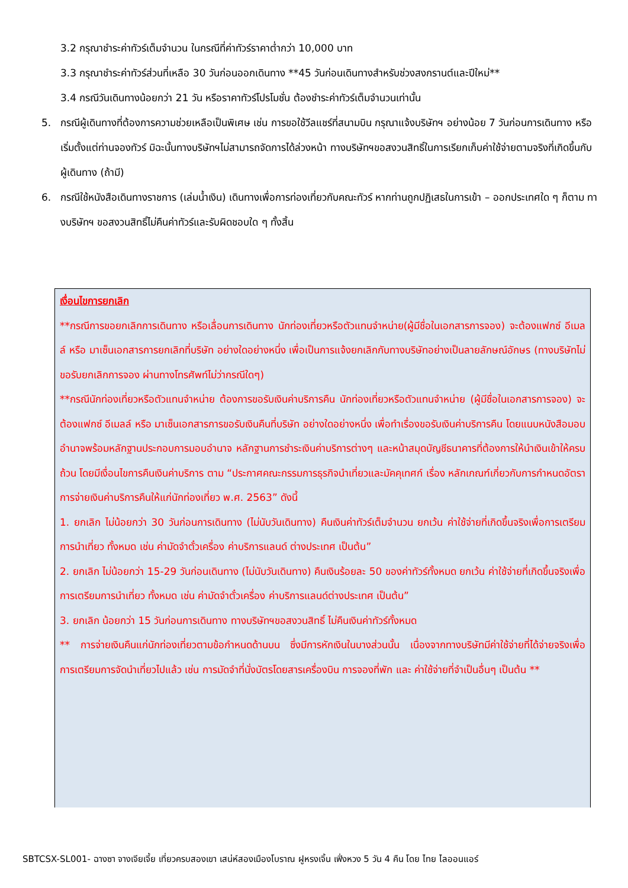3.2 กรุณาชำระค่าทัวร์เต็มจำนวน ในกรณีที่ค่าทัวร์ราคาต่ำกว่า 10,000 บาท
3.3 กรุณาชำระค่าทัวร์ส่วนที่เหลือ 30 วันก่อนออกเดินทาง **45 วันก่อนเดินทางสำหรับช่วงสงกรานต์และปีใหม่**
3.4 กรณีวันเดินทางน้อยกว่า 21 วัน หรือราคาทัวร์โปรโมชั่น ต้องชำระค่าทัวร์เต็มจำนวนเท่านั้น
5. กรณีผู้เดินทางที่ต้องการความช่วยเหลือเป็นพิเศษ เช่น การขอใช้วีลแชร์ที่สนามบิน กรุณาแจ้งบริษัทฯ อย่างน้อย 7 วันก่อนการเดินทาง หรือเริ่มตั้งแต่ท่านจองทัวร์ มิฉะนั้นทางบริษัทฯไม่สามารถจัดการได้ล่วงหน้า ทางบริษัทฯขอสงวนสิทธิ์ในการเรียกเก็บค่าใช้จ่ายตามจริงที่เกิดขึ้นกับผู้เดินทาง (ถ้ามี)
6. กรณีใช้หนังสือเดินทางราชการ (เล่มน้ำเงิน) เดินทางเพื่อการท่องเที่ยวกับคณะทัวร์ หากท่านถูกปฏิเสธในการเข้า – ออกประเทศใด ๆ ก็ตาม ทางบริษัทฯ ขอสงวนสิทธิ์ไม่คืนค่าทัวร์และรับผิดชอบใด ๆ ทั้งสิ้น
เงื่อนไขการยกเลิก
**กรณีการขอยกเลิกการเดินทาง หรือเลื่อนการเดินทาง นักท่องเที่ยวหรือตัวแทนจำหน่าย(ผู้มีชื่อในเอกสารการจอง) จะต้องแฟกซ์ อีเมลล์ หรือ มาเซ็นเอกสารการยกเลิกที่บริษัท อย่างใดอย่างหนึ่ง เพื่อเป็นการแจ้งยกเลิกกับทางบริษัทอย่างเป็นลายลักษณ์อักษร (ทางบริษัทไม่ขอรับยกเลิกการจอง ผ่านทางโทรศัพท์ไม่ว่ากรณีใดๆ)
**กรณีนักท่องเที่ยวหรือตัวแทนจำหน่าย ต้องการขอรับเงินค่าบริการคืน นักท่องเที่ยวหรือตัวแทนจำหน่าย (ผู้มีชื่อในเอกสารการจอง) จะต้องแฟกซ์ อีเมลล์ หรือ มาเซ็นเอกสารการขอรับเงินคืนที่บริษัท อย่างใดอย่างหนึ่ง เพื่อทำเรื่องขอรับเงินค่าบริการคืน โดยแนบหนังสือมอบอำนาจพร้อมหลักฐานประกอบการมอบอำนาจ หลักฐานการชำระเงินค่าบริการต่างๆ และหน้าสมุดบัญชีธนาคารที่ต้องการให้นำเงินเข้าให้ครบถ้วน โดยมีเงื่อนไขการคืนเงินค่าบริการ ตาม “ประกาศคณะกรรมการธุรกิจนำเที่ยวและมัคคุเทศก์ เรื่อง หลักเกณฑ์เกี่ยวกับการกำหนดอัตราการจ่ายเงินค่าบริการคืนให้แก่นักท่องเที่ยว พ.ศ. 2563” ดังนี้
1. ยกเลิก ไม่น้อยกว่า 30 วันก่อนการเดินทาง (ไม่นับวันเดินทาง) คืนเงินค่าทัวร์เต็มจำนวน ยกเว้น ค่าใช้จ่ายที่เกิดขึ้นจริงเพื่อการเตรียมการนำเที่ยว ทั้งหมด เช่น ค่ามัดจำตั๋วเครื่อง ค่าบริการแลนด์ ต่างประเทศ เป็นต้น”
2. ยกเลิก ไม่น้อยกว่า 15-29 วันก่อนเดินทาง (ไม่นับวันเดินทาง) คืนเงินร้อยละ 50 ของค่าทัวร์ทั้งหมด ยกเว้น ค่าใช้จ่ายที่เกิดขึ้นจริงเพื่อการเตรียมการนำเที่ยว ทั้งหมด เช่น ค่ามัดจำตั๋วเครื่อง ค่าบริการแลนด์ต่างประเทศ เป็นต้น”
3. ยกเลิก น้อยกว่า 15 วันก่อนการเดินทาง ทางบริษัทฯขอสงวนสิทธิ์ ไม่คืนเงินค่าทัวร์ทั้งหมด
** การจ่ายเงินคืนแก่นักท่องเที่ยวตามข้อกำหนดด้านบน ซึ่งมีการหักเงินในบางส่วนนั้น เนื่องจากทางบริษัทมีค่าใช้จ่ายที่ได้จ่ายจริงเพื่อการเตรียมการจัดนำเที่ยวไปแล้ว เช่น การมัดจำที่นั่งบัตรโดยสารเครื่องบิน การจองที่พัก และ ค่าใช้จ่ายที่จำเป็นอื่นๆ เป็นต้น **
SBTCSX-SL001- ฉางซา จางเจียเจี้ย เที่ยวครบสองเขา เสน่ห์สองเมืองโบราณ ฝูหรงเจิ้น เฟิ่งหวง 5 วัน 4 คืน โดย ไทย ไลออนแอร์